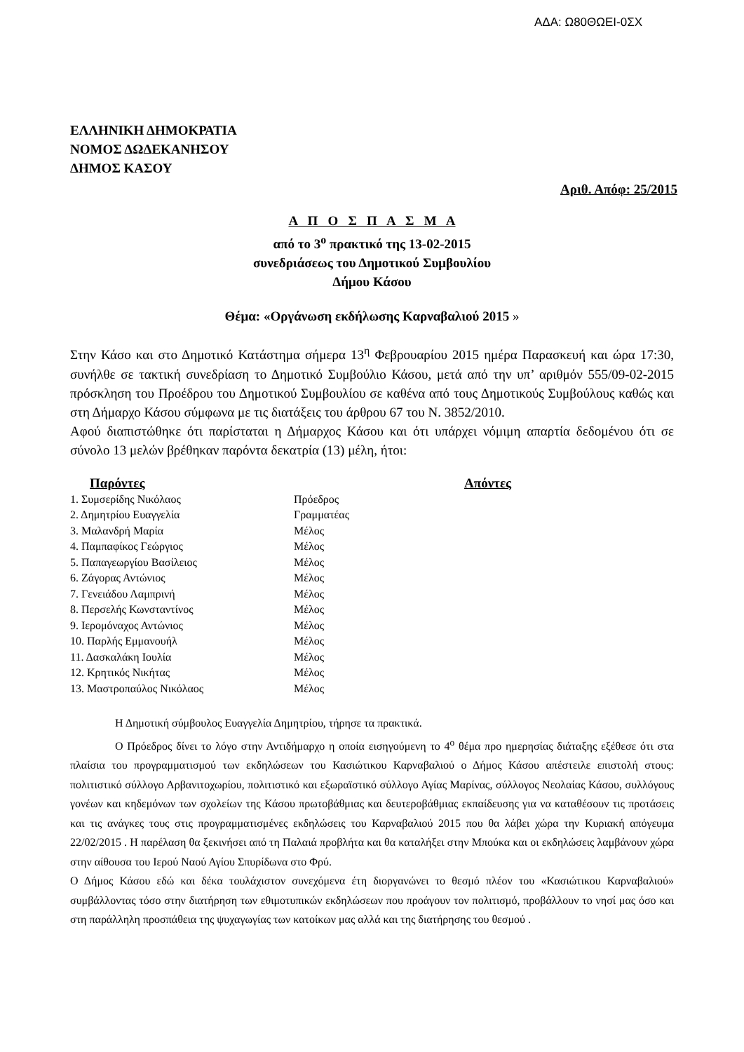ΑΔΑ: Ω80ΘΩΕΙ-0ΣΧ
ΕΛΛΗΝΙΚΗ ΔΗΜΟΚΡΑΤΙΑ
ΝΟΜΟΣ ΔΩΔΕΚΑΝΗΣΟΥ
ΔΗΜΟΣ ΚΑΣΟΥ
Αριθ. Απόφ: 25/2015
Α Π Ο Σ Π Α Σ Μ Α
από το 3<sup>ο</sup> πρακτικό της 13-02-2015
συνεδριάσεως του Δημοτικού Συμβουλίου
Δήμου Κάσου
Θέμα: «Οργάνωση εκδήλωσης Καρναβαλιού 2015 »
Στην Κάσο και στο Δημοτικό Κατάστημα σήμερα 13<sup>η</sup> Φεβρουαρίου 2015 ημέρα Παρασκευή και ώρα 17:30, συνήλθε σε τακτική συνεδρίαση το Δημοτικό Συμβούλιο Κάσου, μετά από την υπ’ αριθμόν 555/09-02-2015 πρόσκληση του Προέδρου του Δημοτικού Συμβουλίου σε καθένα από τους Δημοτικούς Συμβούλους καθώς και στη Δήμαρχο Κάσου σύμφωνα με τις διατάξεις του άρθρου 67 του Ν. 3852/2010.
Αφού διαπιστώθηκε ότι παρίσταται η Δήμαρχος Κάσου και ότι υπάρχει νόμιμη απαρτία δεδομένου ότι σε σύνολο 13 μελών βρέθηκαν παρόντα δεκατρία (13) μέλη, ήτοι:
| Παρόντες | | Απόντες |
| --- | --- | --- |
| 1. Συμσερίδης Νικόλαος | Πρόεδρος | |
| 2. Δημητρίου Ευαγγελία | Γραμματέας | |
| 3. Μαλανδρή Μαρία | Μέλος | |
| 4. Παμπαφίκος Γεώργιος | Μέλος | |
| 5. Παπαγεωργίου Βασίλειος | Μέλος | |
| 6. Ζάγορας Αντώνιος | Μέλος | |
| 7. Γενειάδου Λαμπρινή | Μέλος | |
| 8. Περσελής Κωνσταντίνος | Μέλος | |
| 9. Ιερομόναχος Αντώνιος | Μέλος | |
| 10. Παρλής Εμμανουήλ | Μέλος | |
| 11. Δασκαλάκη Ιουλία | Μέλος | |
| 12. Κρητικός Νικήτας | Μέλος | |
| 13. Μαστροπαύλος Νικόλαος | Μέλος | |
Η Δημοτική σύμβουλος Ευαγγελία Δημητρίου, τήρησε τα πρακτικά.
Ο Πρόεδρος δίνει το λόγο στην Αντιδήμαρχο η οποία εισηγούμενη το 4<sup>ο</sup> θέμα προ ημερησίας διάταξης εξέθεσε ότι στα πλαίσια του προγραμματισμού των εκδηλώσεων του Κασιώτικου Καρναβαλιού ο Δήμος Κάσου απέστειλε επιστολή στους: πολιτιστικό σύλλογο Αρβανιτοχωρίου, πολιτιστικό και εξωραϊστικό σύλλογο Αγίας Μαρίνας, σύλλογος Νεολαίας Κάσου, συλλόγους γονέων και κηδεμόνων των σχολείων της Κάσου πρωτοβάθμιας και δευτεροβάθμιας εκπαίδευσης για να καταθέσουν τις προτάσεις και τις ανάγκες τους στις προγραμματισμένες εκδηλώσεις του Καρναβαλιού 2015 που θα λάβει χώρα την Κυριακή απόγευμα 22/02/2015 . Η παρέλαση θα ξεκινήσει από τη Παλαιά προβλήτα και θα καταλήξει στην Μπούκα και οι εκδηλώσεις λαμβάνουν χώρα στην αίθουσα του Ιερού Ναού Αγίου Σπυρίδωνα στο Φρύ.
Ο Δήμος Κάσου εδώ και δέκα τουλάχιστον συνεχόμενα έτη διοργανώνει το θεσμό πλέον του «Κασιώτικου Καρναβαλιού» συμβάλλοντας τόσο στην διατήρηση των εθιμοτυπικών εκδηλώσεων που προάγουν τον πολιτισμό, προβάλλουν το νησί μας όσο και στη παράλληλη προσπάθεια της ψυχαγωγίας των κατοίκων μας αλλά και της διατήρησης του θεσμού .